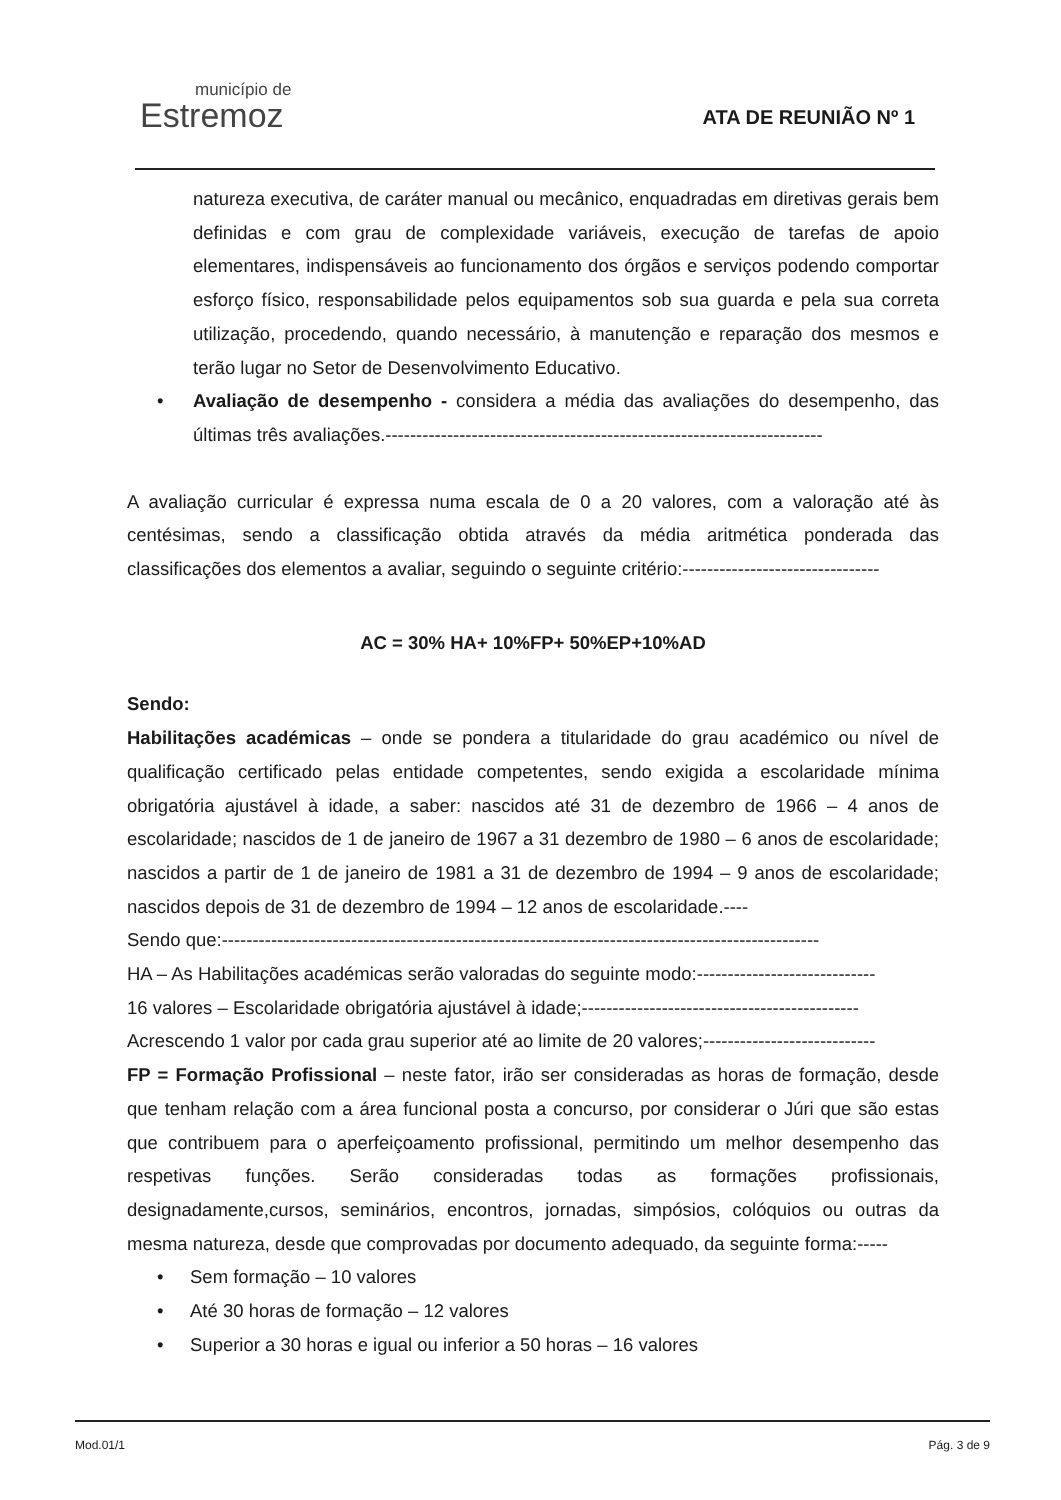município de
Estremoz
ATA DE REUNIÃO Nº 1
natureza executiva, de caráter manual ou mecânico, enquadradas em diretivas gerais bem definidas e com grau de complexidade variáveis, execução de tarefas de apoio elementares, indispensáveis ao funcionamento dos órgãos e serviços podendo comportar esforço físico, responsabilidade pelos equipamentos sob sua guarda e pela sua correta utilização, procedendo, quando necessário, à manutenção e reparação dos mesmos e terão lugar no Setor de Desenvolvimento Educativo.
• Avaliação de desempenho - considera a média das avaliações do desempenho, das últimas três avaliações.-----------------------------------------------------------------------
A avaliação curricular é expressa numa escala de 0 a 20 valores, com a valoração até às centésimas, sendo a classificação obtida através da média aritmética ponderada das classificações dos elementos a avaliar, seguindo o seguinte critério:--------------------------------
AC = 30% HA+ 10%FP+ 50%EP+10%AD
Sendo:
Habilitações académicas – onde se pondera a titularidade do grau académico ou nível de qualificação certificado pelas entidade competentes, sendo exigida a escolaridade mínima obrigatória ajustável à idade, a saber: nascidos até 31 de dezembro de 1966 – 4 anos de escolaridade; nascidos de 1 de janeiro de 1967 a 31 dezembro de 1980 – 6 anos de escolaridade; nascidos a partir de 1 de janeiro de 1981 a 31 de dezembro de 1994 – 9 anos de escolaridade; nascidos depois de 31 de dezembro de 1994 – 12 anos de escolaridade.----
Sendo que:-------------------------------------------------------------------------------------------------
HA – As Habilitações académicas serão valoradas do seguinte modo:-----------------------------
16 valores – Escolaridade obrigatória ajustável à idade;---------------------------------------------
Acrescendo 1 valor por cada grau superior até ao limite de 20 valores;----------------------------
FP = Formação Profissional – neste fator, irão ser consideradas as horas de formação, desde que tenham relação com a área funcional posta a concurso, por considerar o Júri que são estas que contribuem para o aperfeiçoamento profissional, permitindo um melhor desempenho das respetivas funções. Serão consideradas todas as formações profissionais, designadamente,cursos, seminários, encontros, jornadas, simpósios, colóquios ou outras da mesma natureza, desde que comprovadas por documento adequado, da seguinte forma:-----
• Sem formação – 10 valores
• Até 30 horas de formação – 12 valores
• Superior a 30 horas e igual ou inferior a 50 horas – 16 valores
Mod.01/1 Pág. 3 de 9